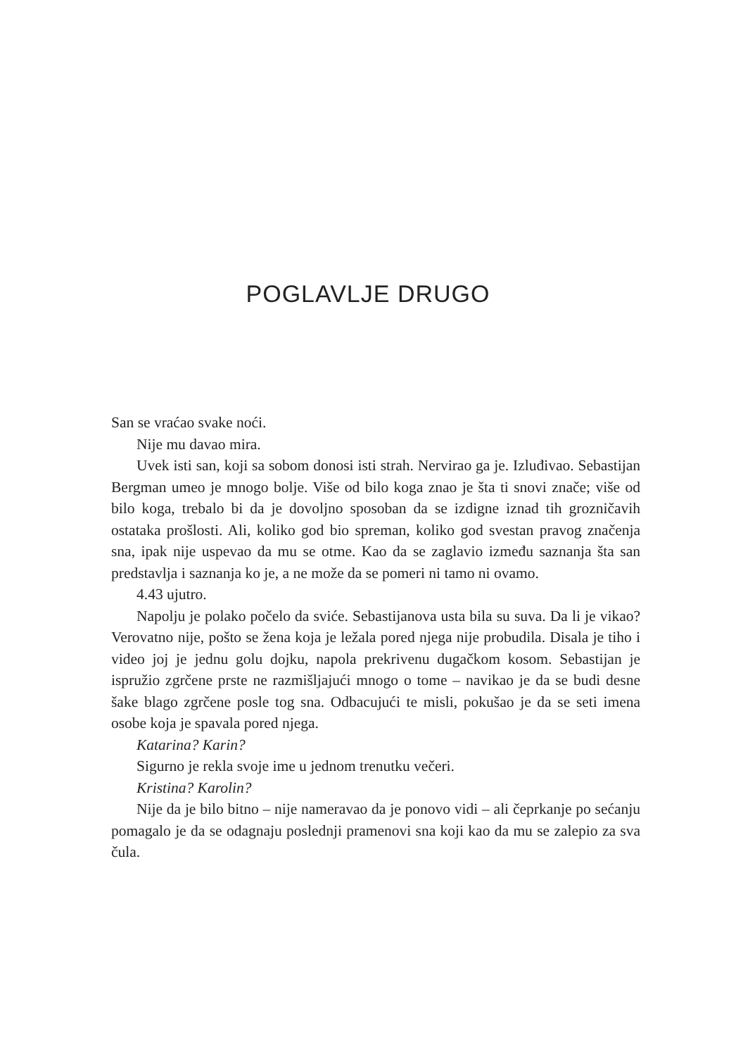POGLAVLJE DRUGO
San se vraćao svake noći.
Nije mu davao mira.
Uvek isti san, koji sa sobom donosi isti strah. Nervirao ga je. Izluđivao. Sebastijan Bergman umeo je mnogo bolje. Više od bilo koga znao je šta ti snovi znače; više od bilo koga, trebalo bi da je dovoljno sposoban da se izdigne iznad tih grozničavih ostataka prošlosti. Ali, koliko god bio spreman, koliko god svestan pravog značenja sna, ipak nije uspevao da mu se otme. Kao da se zaglavio između saznanja šta san predstavlja i saznanja ko je, a ne može da se pomeri ni tamo ni ovamo.
4.43 ujutro.
Napolju je polako počelo da sviće. Sebastijanova usta bila su suva. Da li je vikao? Verovatno nije, pošto se žena koja je ležala pored njega nije probudila. Disala je tiho i video joj je jednu golu dojku, napola prekrivenu dugačkom kosom. Sebastijan je ispružio zgrčene prste ne razmišljajući mnogo o tome – navikao je da se budi desne šake blago zgrčene posle tog sna. Odbacujući te misli, pokušao je da se seti imena osobe koja je spavala pored njega.
Katarina? Karin?
Sigurno je rekla svoje ime u jednom trenutku večeri.
Kristina? Karolin?
Nije da je bilo bitno – nije nameravao da je ponovo vidi – ali čeprkanje po sećanju pomagalo je da se odagnaju poslednji pramenovi sna koji kao da mu se zalepio za sva čula.